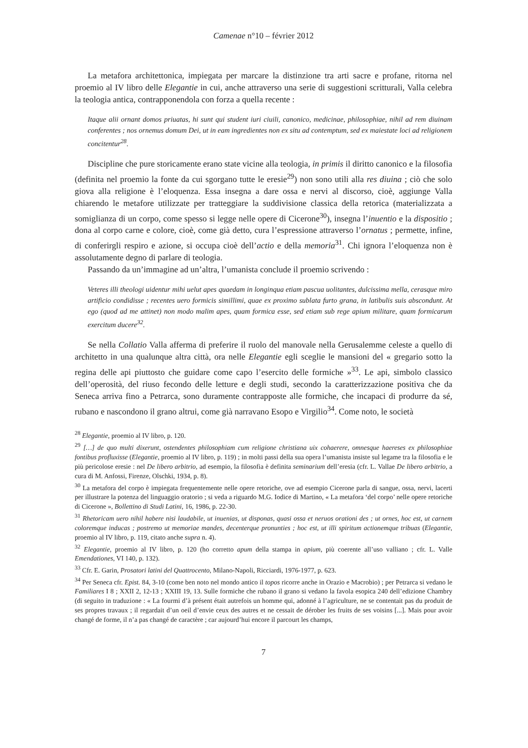Camenae n°10 – février 2012
La metafora architettonica, impiegata per marcare la distinzione tra arti sacre e profane, ritorna nel proemio al IV libro delle Elegantie in cui, anche attraverso una serie di suggestioni scritturali, Valla celebra la teologia antica, contrapponendola con forza a quella recente :
Itaque alii ornant domos priuatas, hi sunt qui student iuri ciuili, canonico, medicinae, philosophiae, nihil ad rem diuinam conferentes ; nos ornemus domum Dei, ut in eam ingredientes non ex situ ad contemptum, sed ex maiestate loci ad religionem concitentur<sup>28</sup>.
Discipline che pure storicamente erano state vicine alla teologia, in primis il diritto canonico e la filosofia (definita nel proemio la fonte da cui sgorgano tutte le eresie<sup>29</sup>) non sono utili alla res diuina ; ciò che solo giova alla religione è l’eloquenza. Essa insegna a dare ossa e nervi al discorso, cioè, aggiunge Valla chiarendo le metafore utilizzate per tratteggiare la suddivisione classica della retorica (materializzata a somiglianza di un corpo, come spesso si legge nelle opere di Cicerone<sup>30</sup>), insegna l’inuentio e la dispositio ; dona al corpo carne e colore, cioè, come già detto, cura l’espressione attraverso l’ornatus ; permette, infine, di conferirgli respiro e azione, si occupa cioè dell’actio e della memoria<sup>31</sup>. Chi ignora l’eloquenza non è assolutamente degno di parlare di teologia.
Passando da un’immagine ad un’altra, l’umanista conclude il proemio scrivendo :
Veteres illi theologi uidentur mihi uelut apes quaedam in longinqua etiam pascua uolitantes, dulcissima mella, cerasque miro artificio condidisse ; recentes uero formicis simillimi, quae ex proximo sublata furto grana, in latibulis suis abscondunt. At ego (quod ad me attinet) non modo malim apes, quam formica esse, sed etiam sub rege apium militare, quam formicarum exercitum ducere<sup>32</sup>.
Se nella Collatio Valla afferma di preferire il ruolo del manovale nella Gerusalemme celeste a quello di architetto in una qualunque altra città, ora nelle Elegantie egli sceglie le mansioni del « gregario sotto la regina delle api piuttosto che guidare come capo l’esercito delle formiche »<sup>33</sup>. Le api, simbolo classico dell’operosità, del riuso fecondo delle letture e degli studi, secondo la caratterizzazione positiva che da Seneca arriva fino a Petrarca, sono duramente contrapposte alle formiche, che incapaci di produrre da sé, rubano e nascondono il grano altrui, come già narravano Esopo e Virgilio<sup>34</sup>. Come noto, le società
<sup>28</sup> Elegantie, proemio al IV libro, p. 120.
<sup>29</sup> […] de quo multi dixerunt, ostendentes philosophiam cum religione christiana uix cohaerere, omnesque haereses ex philosophiae fontibus profluxisse (Elegantie, proemio al IV libro, p. 119) ; in molti passi della sua opera l’umanista insiste sul legame tra la filosofia e le più pericolose eresie : nel De libero arbitrio, ad esempio, la filosofia è definita seminarium dell’eresia (cfr. L. Vallae De libero arbitrio, a cura di M. Anfossi, Firenze, Olschki, 1934, p. 8).
<sup>30</sup> La metafora del corpo è impiegata frequentemente nelle opere retoriche, ove ad esempio Cicerone parla di sangue, ossa, nervi, lacerti per illustrare la potenza del linguaggio oratorio ; si veda a riguardo M.G. Iodice di Martino, « La metafora ‘del corpo’ nelle opere retoriche di Cicerone », Bollettino di Studi Latini, 16, 1986, p. 22-30.
<sup>31</sup> Rhetoricam uero nihil habere nisi laudabile, ut inuenias, ut disponas, quasi ossa et neruos orationi des ; ut ornes, hoc est, ut carnem coloremque inducas ; postremo ut memoriae mandes, decenterque pronunties ; hoc est, ut illi spiritum actionemque tribuas (Elegantie, proemio al IV libro, p. 119, citato anche supra n. 4).
<sup>32</sup> Elegantie, proemio al IV libro, p. 120 (ho corretto apum della stampa in apium, più coerente all’uso valliano ; cfr. L. Valle Emendationes, VI 140, p. 132).
<sup>33</sup> Cfr. E. Garin, Prosatori latini del Quattrocento, Milano-Napoli, Ricciardi, 1976-1977, p. 623.
<sup>34</sup> Per Seneca cfr. Epist. 84, 3-10 (come ben noto nel mondo antico il topos ricorre anche in Orazio e Macrobio) ; per Petrarca si vedano le Familiares I 8 ; XXII 2, 12-13 ; XXIII 19, 13. Sulle formiche che rubano il grano si vedano la favola esopica 240 dell’edizione Chambry (di seguito in traduzione : « La fourmi d’à présent était autrefois un homme qui, adonné à l’agriculture, ne se contentait pas du produit de ses propres travaux ; il regardait d’un oeil d’envie ceux des autres et ne cessait de dérober les fruits de ses voisins [...]. Mais pour avoir changé de forme, il n’a pas changé de caractère ; car aujourd’hui encore il parcourt les champs,
7